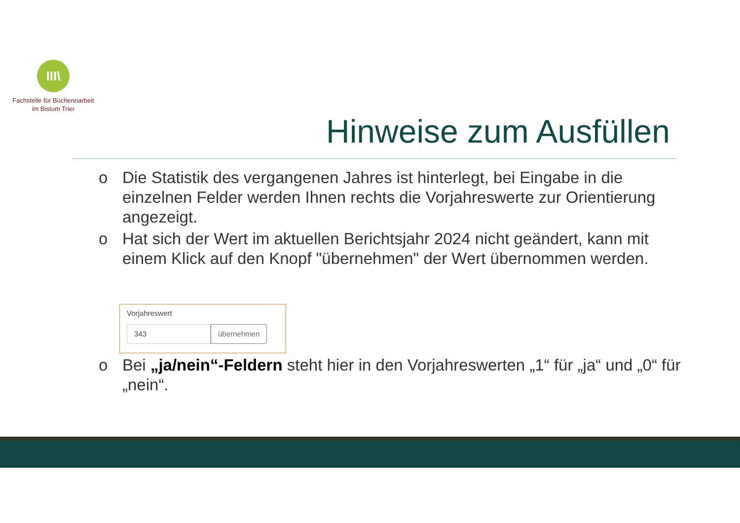III\
Fachstelle für Büchereiarbeit
im Bistum Trier
Hinweise zum Ausfüllen
o Die Statistik des vergangenen Jahres ist hinterlegt, bei Eingabe in die einzelnen Felder werden Ihnen rechts die Vorjahreswerte zur Orientierung angezeigt.
o Hat sich der Wert im aktuellen Berichtsjahr 2024 nicht geändert, kann mit einem Klick auf den Knopf "übernehmen" der Wert übernommen werden.
Vorjahreswert
343 übernehmen
o Bei „ja/nein“-Feldern steht hier in den Vorjahreswerten „1“ für „ja“ und „0“ für „nein“.